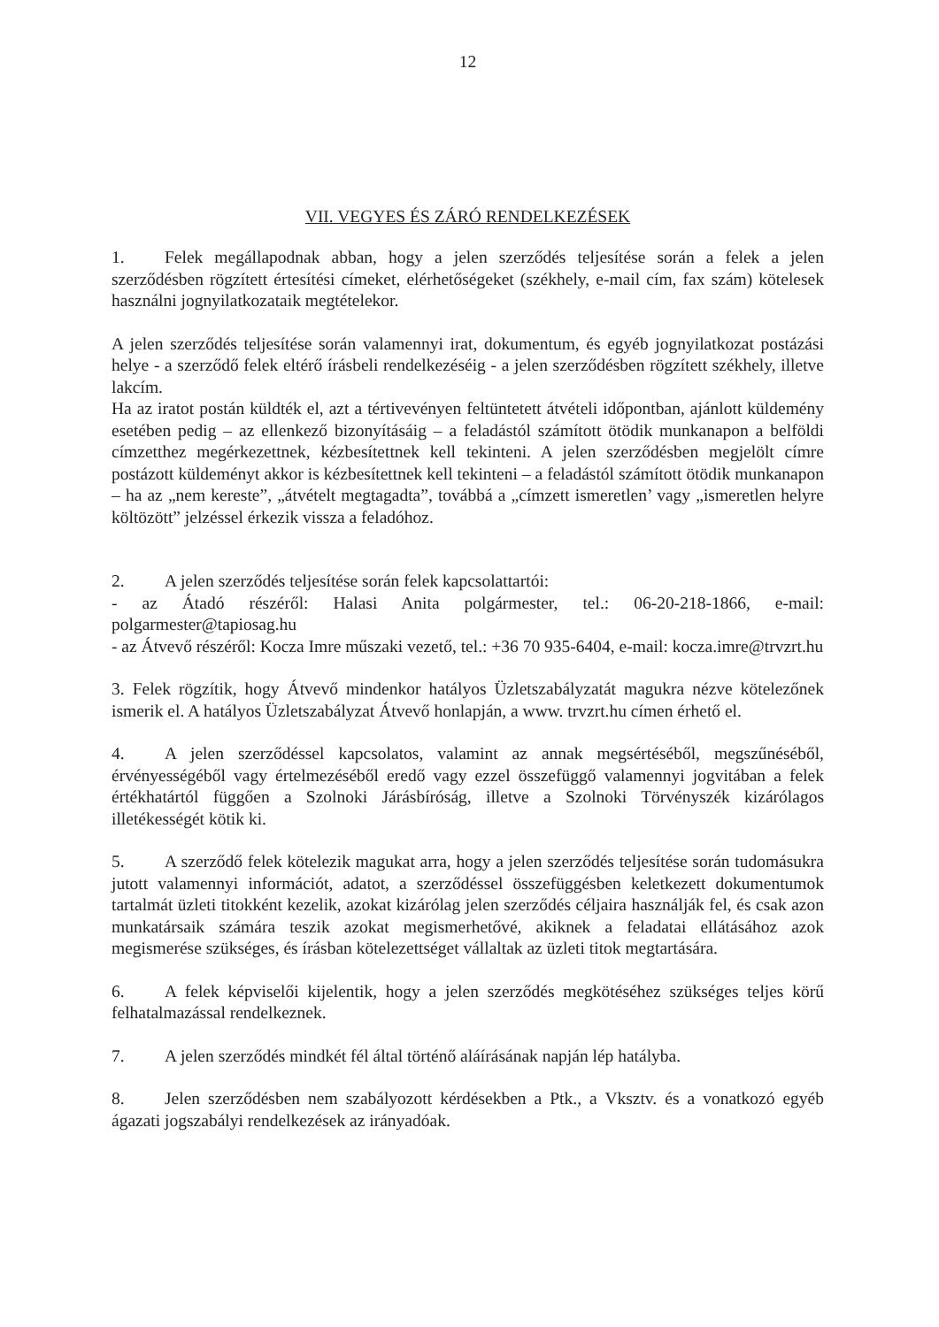12
VII. VEGYES ÉS ZÁRÓ RENDELKEZÉSEK
1. Felek megállapodnak abban, hogy a jelen szerződés teljesítése során a felek a jelen szerződésben rögzített értesítési címeket, elérhetőségeket (székhely, e-mail cím, fax szám) kötelesek használni jognyilatkozataik megtételekor.
A jelen szerződés teljesítése során valamennyi irat, dokumentum, és egyéb jognyilatkozat postázási helye - a szerződő felek eltérő írásbeli rendelkezéséig - a jelen szerződésben rögzített székhely, illetve lakcím.
Ha az iratot postán küldték el, azt a tértivevényen feltüntetett átvételi időpontban, ajánlott küldemény esetében pedig – az ellenkező bizonyításáig – a feladástól számított ötödik munkanapon a belföldi címzetthez megérkezettnek, kézbesítettnek kell tekinteni. A jelen szerződésben megjelölt címre postázott küldeményt akkor is kézbesítettnek kell tekinteni – a feladástól számított ötödik munkanapon – ha az „nem kereste”, „átvételt megtagadta”, továbbá a „címzett ismeretlen’ vagy „ismeretlen helyre költözött” jelzéssel érkezik vissza a feladóhoz.
2. A jelen szerződés teljesítése során felek kapcsolattartói:
- az Átadó részéről: Halasi Anita polgármester, tel.: 06-20-218-1866, e-mail: polgarmester@tapiosag.hu
- az Átvevő részéről: Kocza Imre műszaki vezető, tel.: +36 70 935-6404, e-mail: kocza.imre@trvzrt.hu
3. Felek rögzítik, hogy Átvevő mindenkor hatályos Üzletszabályzatát magukra nézve kötelezőnek ismerik el. A hatályos Üzletszabályzat Átvevő honlapján, a www. trvzrt.hu címen érhető el.
4. A jelen szerződéssel kapcsolatos, valamint az annak megsértéséből, megszűnéséből, érvényességéből vagy értelmezéséből eredő vagy ezzel összefüggő valamennyi jogvitában a felek értékhatártól függően a Szolnoki Járásbíróság, illetve a Szolnoki Törvényszék kizárólagos illetékességét kötik ki.
5. A szerződő felek kötelezik magukat arra, hogy a jelen szerződés teljesítése során tudomásukra jutott valamennyi információt, adatot, a szerződéssel összefüggésben keletkezett dokumentumok tartalmát üzleti titokként kezelik, azokat kizárólag jelen szerződés céljaira használják fel, és csak azon munkatársaik számára teszik azokat megismerhetővé, akiknek a feladatai ellátásához azok megismerése szükséges, és írásban kötelezettséget vállaltak az üzleti titok megtartására.
6. A felek képviselői kijelentik, hogy a jelen szerződés megkötéséhez szükséges teljes körű felhatalmazással rendelkeznek.
7. A jelen szerződés mindkét fél által történő aláírásának napján lép hatályba.
8. Jelen szerződésben nem szabályozott kérdésekben a Ptk., a Vksztv. és a vonatkozó egyéb ágazati jogszabályi rendelkezések az irányadóak.